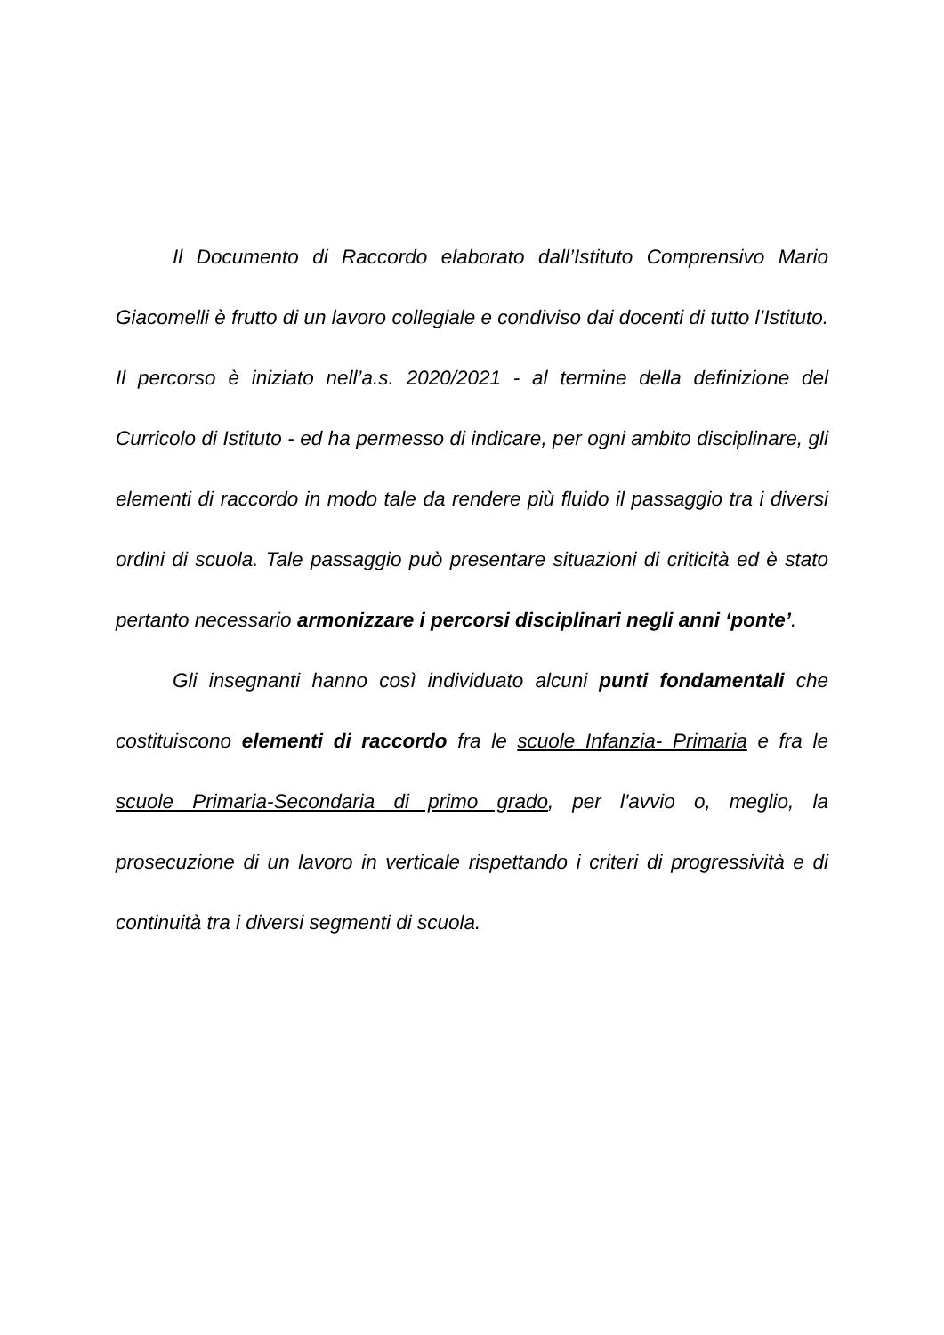Il Documento di Raccordo elaborato dall’Istituto Comprensivo Mario Giacomelli è frutto di un lavoro collegiale e condiviso dai docenti di tutto l’Istituto. Il percorso è iniziato nell’a.s. 2020/2021 - al termine della definizione del Curricolo di Istituto - ed ha permesso di indicare, per ogni ambito disciplinare, gli elementi di raccordo in modo tale da rendere più fluido il passaggio tra i diversi ordini di scuola. Tale passaggio può presentare situazioni di criticità ed è stato pertanto necessario armonizzare i percorsi disciplinari negli anni ‘ponte’.
Gli insegnanti hanno così individuato alcuni punti fondamentali che costituiscono elementi di raccordo fra le scuole Infanzia- Primaria e fra le scuole Primaria-Secondaria di primo grado, per l'avvio o, meglio, la prosecuzione di un lavoro in verticale rispettando i criteri di progressività e di continuità tra i diversi segmenti di scuola.